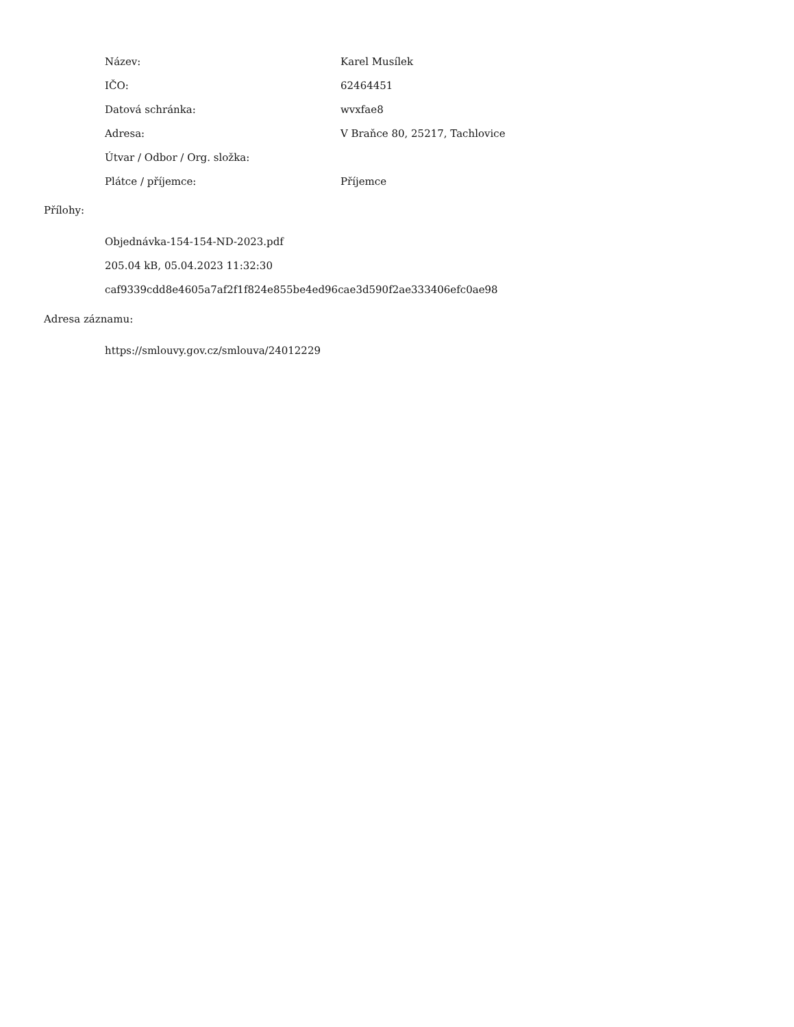| Název: | Karel Musílek |
| IČO: | 62464451 |
| Datová schránka: | wvxfae8 |
| Adresa: | V Braňce 80, 25217, Tachlovice |
| Útvar / Odbor / Org. složka: | |
| Plátce / příjemce: | Příjemce |
Přílohy:
Objednávka-154-154-ND-2023.pdf
205.04 kB, 05.04.2023 11:32:30
caf9339cdd8e4605a7af2f1f824e855be4ed96cae3d590f2ae333406efc0ae98
Adresa záznamu:
https://smlouvy.gov.cz/smlouva/24012229